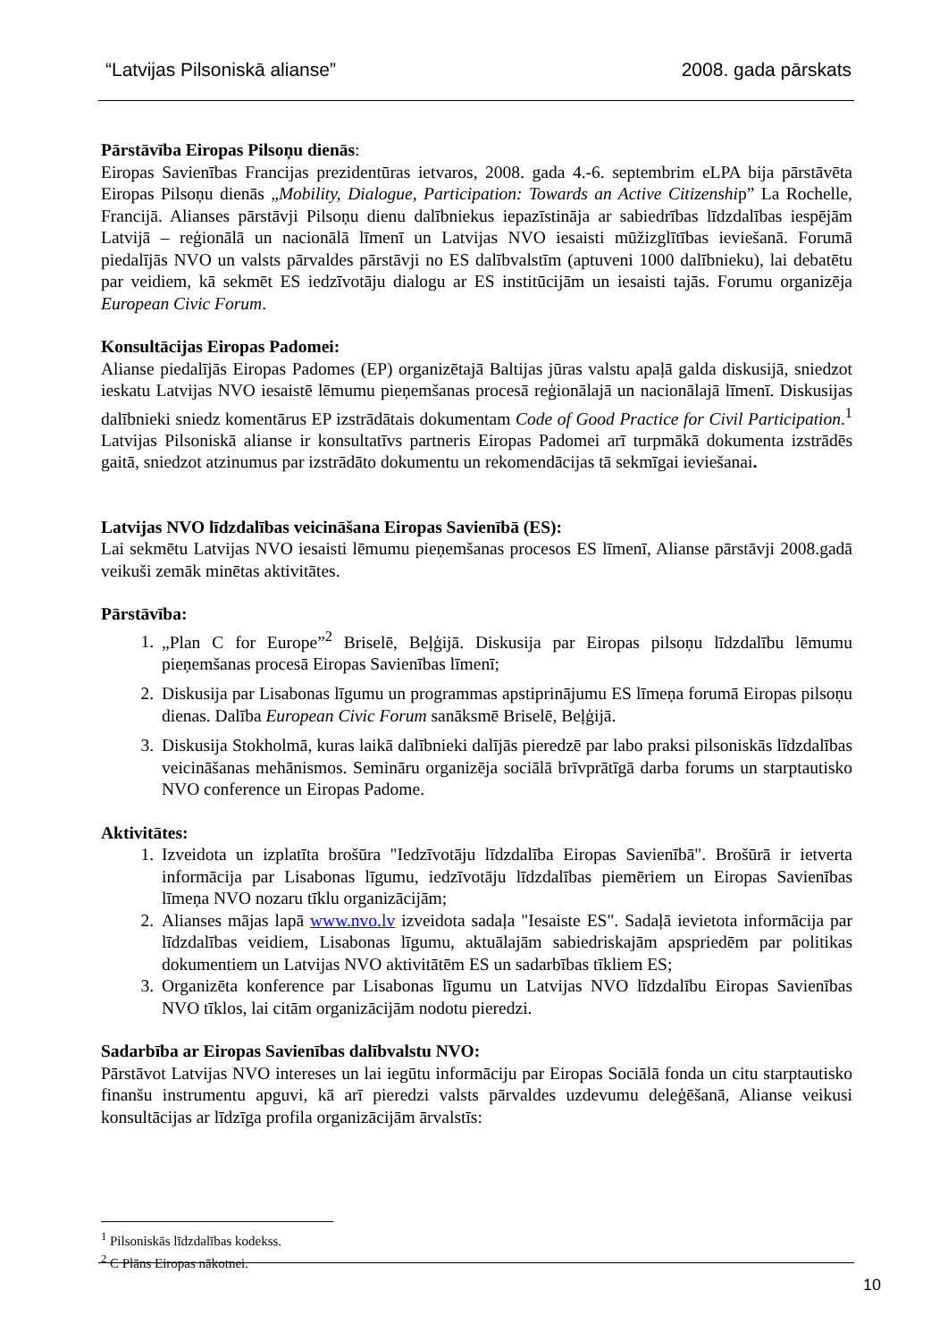“Latvijas Pilsoniskā alianse” 2008. gada pārskats
Pārstāvība Eiropas Pilsoņu dienās:
Eiropas Savienības Francijas prezidentūras ietvaros, 2008. gada 4.-6. septembrim eLPA bija pārstāvēta Eiropas Pilsoņu dienās „Mobility, Dialogue, Participation: Towards an Active Citizenship” La Rochelle, Francijā. Alianses pārstāvji Pilsoņu dienu dalībniekus iepazīstināja ar sabiedrības līdzdalības iespējām Latvijā – reģionālā un nacionālā līmenī un Latvijas NVO iesaisti mūžizglītības ieviešanā. Forumā piedalījās NVO un valsts pārvaldes pārstāvji no ES dalībvalstīm (aptuveni 1000 dalībnieku), lai debatētu par veidiem, kā sekmēt ES iedzīvotāju dialogu ar ES institūcijām un iesaisti tajās. Forumu organizēja European Civic Forum.
Konsultācijas Eiropas Padomei:
Alianse piedalījās Eiropas Padomes (EP) organizētajā Baltijas jūras valstu apaļā galda diskusijā, sniedzot ieskatu Latvijas NVO iesaistē lēmumu pieņemšanas procesā reģionālajā un nacionālajā līmenī. Diskusijas dalībnieki sniedz komentārus EP izstrādātais dokumentam Code of Good Practice for Civil Participation.<sup>1</sup> Latvijas Pilsoniskā alianse ir konsultatīvs partneris Eiropas Padomei arī turpmākā dokumenta izstrādēs gaitā, sniedzot atzinumus par izstrādāto dokumentu un rekomendācijas tā sekmīgai ieviešanai.
Latvijas NVO līdzdalības veicināšana Eiropas Savienībā (ES):
Lai sekmētu Latvijas NVO iesaisti lēmumu pieņemšanas procesos ES līmenī, Alianse pārstāvji 2008.gadā veikuši zemāk minētas aktivitātes.
Pārstāvība:
1. „Plan C for Europe”<sup>2</sup> Briselē, Beļģijā. Diskusija par Eiropas pilsoņu līdzdalību lēmumu pieņemšanas procesā Eiropas Savienības līmenī;
2. Diskusija par Lisabonas līgumu un programmas apstiprinājumu ES līmeņa forumā Eiropas pilsoņu dienas. Dalība European Civic Forum sanāksmē Briselē, Beļģijā.
3. Diskusija Stokholmā, kuras laikā dalībnieki dalījās pieredzē par labo praksi pilsoniskās līdzdalības veicināšanas mehānismos. Semināru organizēja sociālā brīvprātīgā darba forums un starptautisko NVO conference un Eiropas Padome.
Aktivitātes:
1. Izveidota un izplatīta brošūra "Iedzīvotāju līdzdalība Eiropas Savienībā". Brošūrā ir ietverta informācija par Lisabonas līgumu, iedzīvotāju līdzdalības piemēriem un Eiropas Savienības līmeņa NVO nozaru tīklu organizācijām;
2. Alianses mājas lapā www.nvo.lv izveidota sadaļa "Iesaiste ES". Sadaļā ievietota informācija par līdzdalības veidiem, Lisabonas līgumu, aktuālajām sabiedriskajām apspriedēm par politikas dokumentiem un Latvijas NVO aktivitātēm ES un sadarbības tīkliem ES;
3. Organizēta konference par Lisabonas līgumu un Latvijas NVO līdzdalību Eiropas Savienības NVO tīklos, lai citām organizācijām nodotu pieredzi.
Sadarbība ar Eiropas Savienības dalībvalstu NVO:
Pārstāvot Latvijas NVO intereses un lai iegūtu informāciju par Eiropas Sociālā fonda un citu starptautisko finanšu instrumentu apguvi, kā arī pieredzi valsts pārvaldes uzdevumu deleģēšanā, Alianse veikusi konsultācijas ar līdzīga profila organizācijām ārvalstīs:
<sup>1</sup> Pilsoniskās līdzdalības kodekss.
<sup>2</sup> C Plāns Eiropas nākotnei.
10